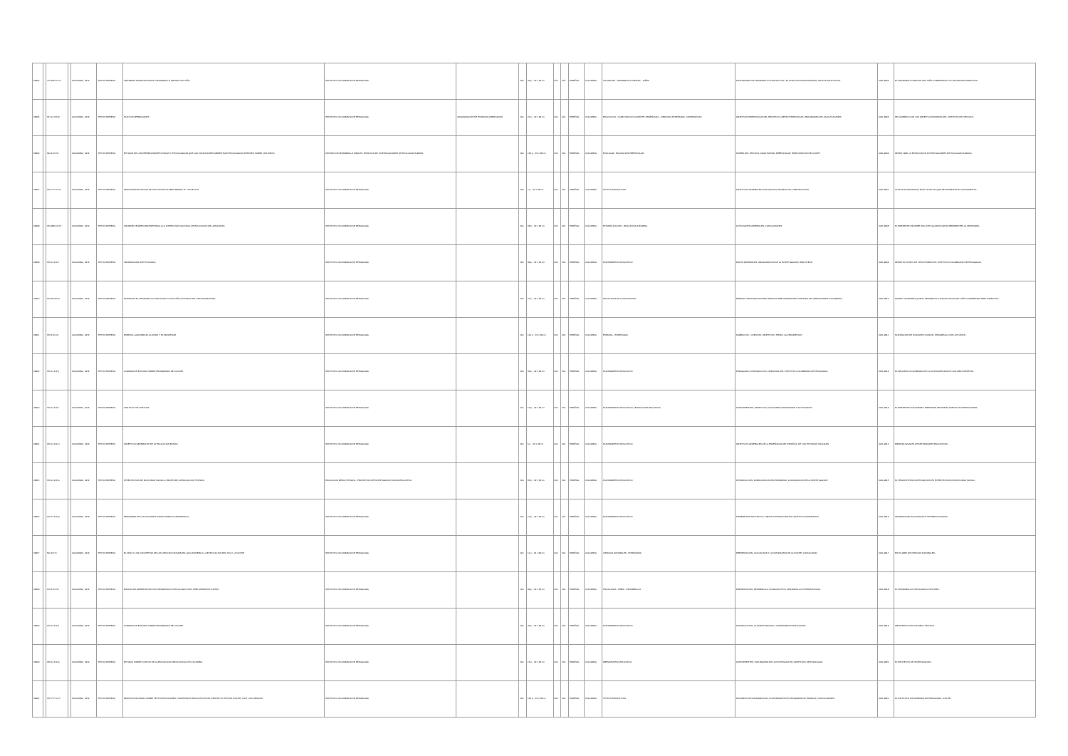| 22804 | | 770.202 IC17c | | COLOMBIA , 1972 | TEXTO IMPRESO | CRITERIOS PARA EVALUAR EL DESARROLLO MENTAL DEL NIÑO | INSTITUTO COLOMBIANO DE PEDAGOGIA | | N/A | 34 p. ; 22 x 33 cm | N/A | N/A | ESPAÑOL | COLOMBIA | COGNICION - DESARROLLO MENTAL - NIÑEZ | INDICADORES DE DESARROLLO INTELECTUAL; EL NIVEL DE EGOCENTRISMO; NOCION DE AUTOCAL | 0001-2804 | EL DESARROLLO MENTAL DEL NIÑO COMPRENDE LOS SIGUIENTES ASPECTOS... |
| 22805 | | 371.14 IC17p | | COLOMBIA , 1972 | TEXTO IMPRESO | PLAN DE OPERACIONES | INSTITUTO COLOMBIANO DE PEDAGOGIA | ORGANIZACIÓN DE ESTADOS AMERICANOS | N/A | 21 p. ; 22 x 28 cm | N/A | N/A | ESPAÑOL | COLOMBIA | EDUCACION - CAPACITACION DOCENTE; ENSEÑANZA - CIENCIAS; ENSEÑANZA - MATEMATICAS | OBJETIVOS ESPECIFICOS DEL PROYECTO; METAS ESPECIFICAS; PROGRAMAS DE LAS ACTIVIDADES | 0001-2805 | DE ACUERDO CON LOS OBJETIVOS PROPIOS DEL INSTITUTO DE CIENCIAS... |
| 22806 | | 304.2 IC17e | | COLOMBIA , 1972 | TEXTO IMPRESO | ESTUDIO DE LAS REPERCUSIONES FISICAS Y PSICOLOGICAS QUE LAS CONDICIONES AMBIENTALES ECOLOGICAS EJERCEN SOBRE LOS NIÑOS | CENTRO DE DESARROLLO INFANTIL ESTACION DE INVESTIGACIONES DE ECOLOGIA HUMANA | | N/A | 160 p. ; 22 x 28 cm | N/A | N/A | ESPAÑOL | COLOMBIA | ECOLOGIA - EDUCACION PREESCOLAR | DISEÑO DEL ESTUDIO LONGITUDINAL PREESCOLAR; PARTICIPACION DE ICOLPE | 0001-2806 | DESDE 1968, LA ESTACION DE INVESTIGACIONES DE ECOLOGIA HUMANA... |
| 22807 | | 370.777 IC17s | | COLOMBIA , 1972 | TEXTO IMPRESO | SEGUNDA EXPOSICION DE TEXTOS ESCOLARES MARZO 16 - 24 DE 1972 | INSTITUTO COLOMBIANO DE PEDAGOGIA | | N/A | 7 p. ; 22 x 28 cm | N/A | N/A | ESPAÑOL | COLOMBIA | TEXTOS EDUCATIVOS | OBJETIVOS GENERALES; EVALUACION; PROMOCION; CERTIFICACION | 0001-2807 | LA EDUCACION BASICA ES EL NIVEL EN QUE SE ESTABLECE EL FUNDAMENTO... |
| 22808 | | 370.9861 IC17i | | COLOMBIA , 1972 | TEXTO IMPRESO | INFORME DE ASESORIA PRESTADA A LA INSPECCION NACIONAL DE EDUCACION DEL AMAZONAS | INSTITUTO COLOMBIANO DE PEDAGOGIA | | N/A | 68 p. ; 22 x 28 cm | N/A | N/A | ESPAÑOL | COLOMBIA | ETNOEDUCACION - EDUCACION INDIGENA | ACTIVIDADES GENERALES; CONCLUSIONES | 0001-2808 | EL PRESENTE INFORME INCLUYE ALGUNOS DATOS REFERENTES AL SEMINARIO... |
| 22809 | | 370.11 IC17i | | COLOMBIA , 1972 | TEXTO IMPRESO | INFORMACION INSTITUCIONAL | INSTITUTO COLOMBIANO DE PEDAGOGIA | | N/A | 38 p. ; 22 x 33 cm | N/A | N/A | ESPAÑOL | COLOMBIA | PLANEAMIENTO EDUCATIVO | DATOS GENERALES; ORGANIZACION DE LA INVESTIGACION; BIBLIOTECA | 0001-2809 | DESDE EL PUNTO DE VISTA TEORICO EL INSTITUTO COLOMBIANO DE PEDAGOGIA... |
| 22810 | | 155.23 IC17e | | COLOMBIA , 1972 | TEXTO IMPRESO | ETAPAS EN EL DESARROLLO PSICOLOGICO DEL NIÑO UN PUNTO DE VISTA PIAGETIANO | INSTITUTO COLOMBIANO DE PEDAGOGIA | | N/A | 27 p. ; 22 x 33 cm | N/A | N/A | ESPAÑOL | COLOMBIA | PSICOLOGIA DE LA EDUCACION | PERIODO SENSORIO MOTRIZ; PERIODO PRE-OPERATORIO; PERIODO DE OPERACIONES CONCRETAS | 0001-2810 | PIAGET CONSIDERA QUE EL DESARROLLO PSICOLOGICO DEL NIÑO COMPRENDE TRES ASPECTOS... |
| 22811 | | 372.6 IC17e | | COLOMBIA , 1972 | TEXTO IMPRESO | ESPAÑOL GUIA PARA EL ALUMNO Y EL PROFESOR | INSTITUTO COLOMBIANO DE PEDAGOGIA | | N/A | 121 p. ; 22 x 28 cm | N/A | N/A | ESPAÑOL | COLOMBIA | ESPAÑOL - ENSEÑANZA | NARRACION - CUENTOS; OBJETIVOS; TEMAS; LA DESCRIPCION | 0001-2811 | PLANEACION DE UNIDADES COMO EL DESARROLLO DE LOS NIÑOS... |
| 22812 | | 370.11 IC17j | | COLOMBIA , 1972 | TEXTO IMPRESO | JORNADA DE ESTUDIO SOBRE PROGRAMAS DEL ICOLPE | INSTITUTO COLOMBIANO DE PEDAGOGIA | | N/A | 46 p. ; 22 x 28 cm | N/A | N/A | ESPAÑOL | COLOMBIA | PLANEAMIENTO EDUCATIVO | PEDAGOGIA; INTRODUCCION; CREACION DEL INSTITUTO COLOMBIANO DE PEDAGOGIA | 0001-2812 | EL PROCESO COLOMBIANO EN LA ULTIMA DECADA DE LOS AÑOS SESENTA... |
| 22813 | | 370.11 IC17i | | COLOMBIA , 1972 | TEXTO IMPRESO | INSTITUTO DE CIENCIAS | INSTITUTO COLOMBIANO DE PEDAGOGIA | | N/A | 13 p. ; 22 x 28 cm | N/A | N/A | ESPAÑOL | COLOMBIA | PLANEAMIENTO EDUCATIVO; LEGISLACION EDUCATIVA | ANTECEDENTES; OBJETIVOS; FUNCIONES; PROGRAMAS Y ACTIVIDADES | 0001-2813 | EL PRESENTE DOCUMENTO PRETENDE DEFINIR EL AMBITO DE OPERACIONES... |
| 22814 | | 370.11 IC17o | | COLOMBIA , 1972 | TEXTO IMPRESO | OBJETIVOS GENERALES DE LA EDUCACION BASICA | INSTITUTO COLOMBIANO DE PEDAGOGIA | | N/A | 5 p. ; 22 x 28 cm | N/A | N/A | ESPAÑOL | COLOMBIA | PLANEAMIENTO EDUCATIVO | OBJETIVOS GENERALES DE LA ENSEÑANZA DEL ESPAÑOL; DE LOS ESTUDIOS SOCIALES | 0001-2814 | BRINDAR IGUALES OPORTUNIDADES EDUCATIVAS... |
| 22815 | | 370.11 IC17e | | COLOMBIA , 1972 | TEXTO IMPRESO | EXPECTATIVAS DE MOVILIDAD SOCIAL A TRAVES DE LA EDUCACION TECNICA | EDUCACION MEDIA TECNICA - PROYECTOS DE INVESTIGACION SOCIO-EDUCATIVA | | N/A | 95 p. ; 22 x 33 cm | N/A | N/A | ESPAÑOL | COLOMBIA | PLANEAMIENTO EDUCATIVO | INTRODUCCION; FORMULACION DEL PROBLEMA; LOCALIZACION DE LA INVESTIGACION | 0001-2815 | EL TEMA DE ESTA INVESTIGACION ES EXPECTATIVAS DE MOVILIDAD SOCIAL... |
| 22816 | | 370.11 IC17p | | COLOMBIA , 1972 | TEXTO IMPRESO | PROGRAMA DE LAS NACIONES UNIDAS PARA EL DESARROLLO | INSTITUTO COLOMBIANO DE PEDAGOGIA | | N/A | 16 p. ; 22 x 33 cm | N/A | N/A | ESPAÑOL | COLOMBIA | PLANEAMIENTO EDUCATIVO | NOMBRE DEL PROYECTO Y OBJETIVOS PRINCIPALES; OBJETIVOS INMEDIATOS | 0001-2816 | INFORMACION NACIONALES E INTERNACIONALES... |
| 22817 | | 500 IC17n | | COLOMBIA , 1972 | TEXTO IMPRESO | EL NIÑO Y LOS CONCEPTOS DE LAS CIENCIAS NATURALES: GUIA NUMERO 1 LA EXPLICACION DEL SOL Y LA NOCHE | INSTITUTO COLOMBIANO DE PEDAGOGIA | | N/A | 11 p. ; 22 x 28 cm | N/A | N/A | ESPAÑOL | COLOMBIA | CIENCIAS NATURALES - ENSEÑANZA | PRESENTACION; LAS CAUSAS Y LA NATURALEZA DE LA NOCHE; CONCLUSION | 0001-2817 | EN EL AREA DE CIENCIAS NATURALES... |
| 22818 | | 155.4 IC17m | | COLOMBIA , 1972 | TEXTO IMPRESO | MANUAL DE OBSERVACION DEL DESARROLLO PSICOLOGICO DEL NIÑO MENOR DE 2 AÑOS | INSTITUTO COLOMBIANO DE PEDAGOGIA | | N/A | 89 p. ; 22 x 33 cm | N/A | N/A | ESPAÑOL | COLOMBIA | PSICOLOGIA - NIÑEZ - DESARROLLO | PRESENTACION; DESARROLLO COGNOSCITIVO; DESARROLLO INTERINDIVIDUAL | 0001-2818 | EL DESARROLLO PSICOLOGICO DEL NIÑO... |
| 22819 | | 370.11 IC17j | | COLOMBIA , 1972 | TEXTO IMPRESO | JORNADA DE ESTUDIO SOBRE PROGRAMAS DEL ICOLPE | INSTITUTO COLOMBIANO DE PEDAGOGIA | | N/A | 45 p. ; 22 x 28 cm | N/A | N/A | ESPAÑOL | COLOMBIA | PLANEAMIENTO EDUCATIVO | INTRODUCCION; LA INVESTIGACION; LA ASESORIA EN EDUCACION | 0001-2819 | PROPUESTO DEL CONSEJO TECNICO... |
| 22820 | | 379.11 IC17e | | COLOMBIA , 1972 | TEXTO IMPRESO | ESTUDIO SOBRE COSTOS DE LA EDUCACION MEDIA OFICIAL EN COLOMBIA | INSTITUTO COLOMBIANO DE PEDAGOGIA | | N/A | 15 p. ; 22 x 28 cm | N/A | N/A | ESPAÑOL | COLOMBIA | PRESUPUESTO EDUCATIVO | ANTECEDENTES; NATURALEZA DE LA INVESTIGACION; OBJETIVOS; METODOLOGIA | 0001-2820 | EL PROYECTO DE INVESTIGACION... |
| 22821 | | 370.777 IC17r | | COLOMBIA , 1972 | TEXTO IMPRESO | REUNION NACIONAL SOBRE TEXTOS ESCOLARES Y MATERIALES EDUCATIVOS DEL PROYECTO TEXTOS ICOLPE, ICCE, COLCIENCIAS | INSTITUTO COLOMBIANO DE PEDAGOGIA | | N/A | 166 p. ; 22 x 28 cm | N/A | N/A | ESPAÑOL | COLOMBIA | TEXTOS EDUCATIVOS | DISCURSO DE INAUGURACION; PLANTEAMIENTOS; PROGRAMA DE TRABAJO; CONCLUSIONES | 0001-2821 | EL INSTITUTO COLOMBIANO DE PEDAGOGIA, ICOLPE... |